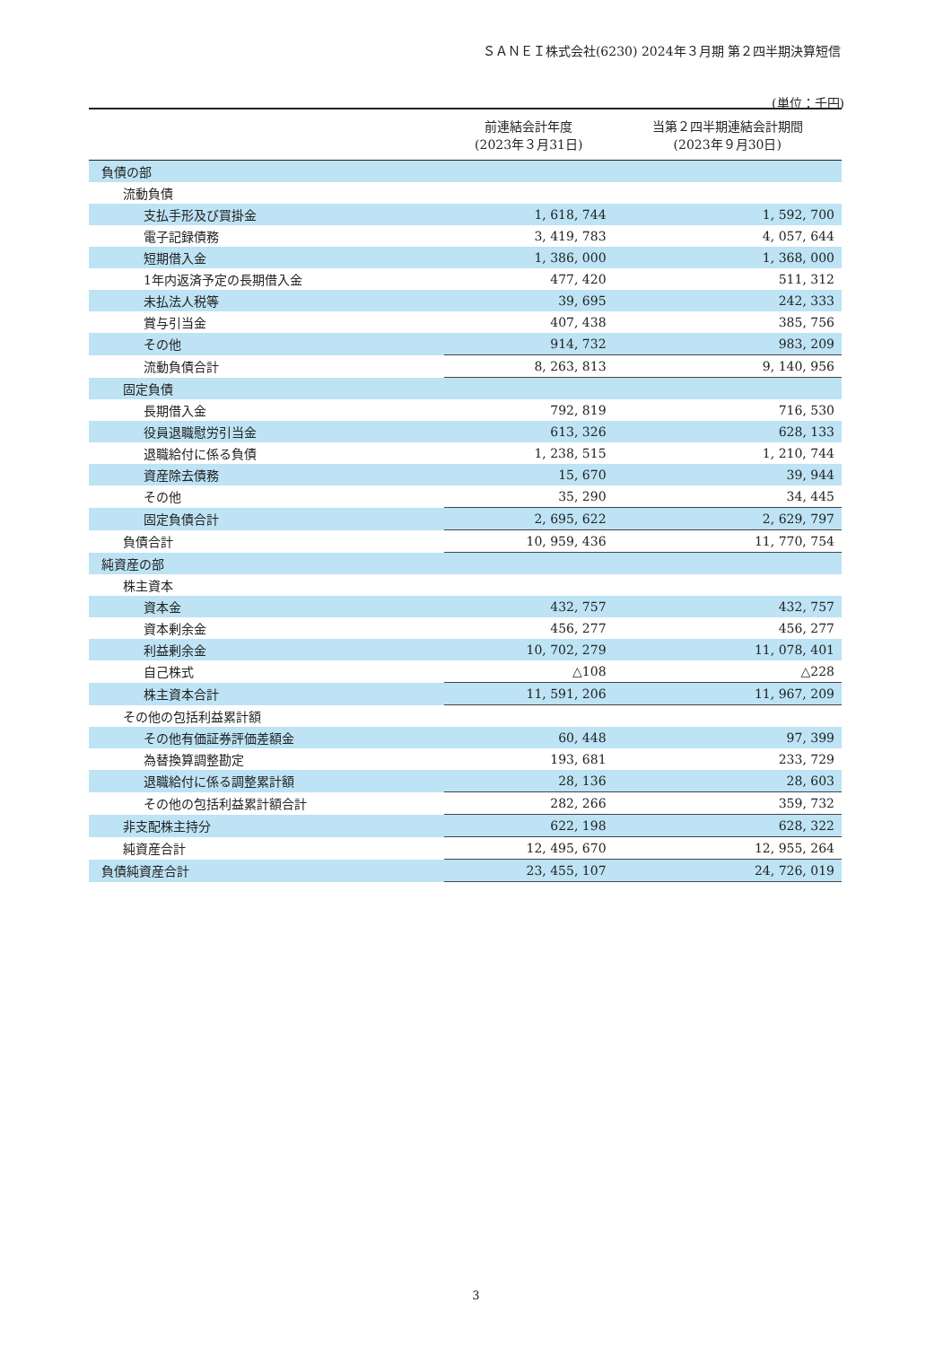ＳＡＮＥＩ株式会社(6230) 2024年３月期 第２四半期決算短信
(単位：千円)
| | 前連結会計年度 (2023年３月31日) | 当第２四半期連結会計期間 (2023年９月30日) |
| --- | --- | --- |
| 負債の部 | | |
| 流動負債 | | |
| 支払手形及び買掛金 | 1, 618, 744 | 1, 592, 700 |
| 電子記録債務 | 3, 419, 783 | 4, 057, 644 |
| 短期借入金 | 1, 386, 000 | 1, 368, 000 |
| 1年内返済予定の長期借入金 | 477, 420 | 511, 312 |
| 未払法人税等 | 39, 695 | 242, 333 |
| 賞与引当金 | 407, 438 | 385, 756 |
| その他 | 914, 732 | 983, 209 |
| 流動負債合計 | 8, 263, 813 | 9, 140, 956 |
| 固定負債 | | |
| 長期借入金 | 792, 819 | 716, 530 |
| 役員退職慰労引当金 | 613, 326 | 628, 133 |
| 退職給付に係る負債 | 1, 238, 515 | 1, 210, 744 |
| 資産除去債務 | 15, 670 | 39, 944 |
| その他 | 35, 290 | 34, 445 |
| 固定負債合計 | 2, 695, 622 | 2, 629, 797 |
| 負債合計 | 10, 959, 436 | 11, 770, 754 |
| 純資産の部 | | |
| 株主資本 | | |
| 資本金 | 432, 757 | 432, 757 |
| 資本剰余金 | 456, 277 | 456, 277 |
| 利益剰余金 | 10, 702, 279 | 11, 078, 401 |
| 自己株式 | △108 | △228 |
| 株主資本合計 | 11, 591, 206 | 11, 967, 209 |
| その他の包括利益累計額 | | |
| その他有価証券評価差額金 | 60, 448 | 97, 399 |
| 為替換算調整勘定 | 193, 681 | 233, 729 |
| 退職給付に係る調整累計額 | 28, 136 | 28, 603 |
| その他の包括利益累計額合計 | 282, 266 | 359, 732 |
| 非支配株主持分 | 622, 198 | 628, 322 |
| 純資産合計 | 12, 495, 670 | 12, 955, 264 |
| 負債純資産合計 | 23, 455, 107 | 24, 726, 019 |
3